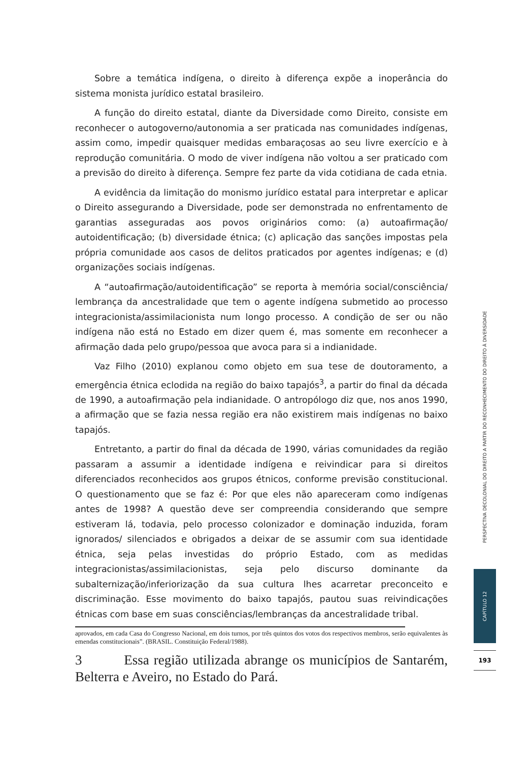Sobre a temática indígena, o direito à diferença expõe a inoperância do sistema monista jurídico estatal brasileiro.
A função do direito estatal, diante da Diversidade como Direito, consiste em reconhecer o autogoverno/autonomia a ser praticada nas comunidades indígenas, assim como, impedir quaisquer medidas embaraçosas ao seu livre exercício e à reprodução comunitária. O modo de viver indígena não voltou a ser praticado com a previsão do direito à diferença. Sempre fez parte da vida cotidiana de cada etnia.
A evidência da limitação do monismo jurídico estatal para interpretar e aplicar o Direito assegurando a Diversidade, pode ser demonstrada no enfrentamento de garantias asseguradas aos povos originários como: (a) autoafirmação/ autoidentificação; (b) diversidade étnica; (c) aplicação das sanções impostas pela própria comunidade aos casos de delitos praticados por agentes indígenas; e (d) organizações sociais indígenas.
A “autoafirmação/autoidentificação” se reporta à memória social/consciência/ lembrança da ancestralidade que tem o agente indígena submetido ao processo integracionista/assimilacionista num longo processo. A condição de ser ou não indígena não está no Estado em dizer quem é, mas somente em reconhecer a afirmação dada pelo grupo/pessoa que avoca para si a indianidade.
Vaz Filho (2010) explanou como objeto em sua tese de doutoramento, a emergência étnica eclodida na região do baixo tapajós<sup>3</sup>, a partir do final da década de 1990, a autoafirmação pela indianidade. O antropólogo diz que, nos anos 1990, a afirmação que se fazia nessa região era não existirem mais indígenas no baixo tapajós.
Entretanto, a partir do final da década de 1990, várias comunidades da região passaram a assumir a identidade indígena e reivindicar para si direitos diferenciados reconhecidos aos grupos étnicos, conforme previsão constitucional. O questionamento que se faz é: Por que eles não apareceram como indígenas antes de 1998? A questão deve ser compreendia considerando que sempre estiveram lá, todavia, pelo processo colonizador e dominação induzida, foram ignorados/ silenciados e obrigados a deixar de se assumir com sua identidade étnica, seja pelas investidas do próprio Estado, com as medidas integracionistas/assimilacionistas, seja pelo discurso dominante da subalternização/inferiorização da sua cultura lhes acarretar preconceito e discriminação. Esse movimento do baixo tapajós, pautou suas reivindicações étnicas com base em suas consciências/lembranças da ancestralidade tribal.
aprovados, em cada Casa do Congresso Nacional, em dois turnos, por três quintos dos votos dos respectivos membros, serão equivalentes às emendas constitucionais”. (BRASIL. Constituição Federal/1988).
3 Essa região utilizada abrange os municípios de Santarém, Belterra e Aveiro, no Estado do Pará.
PERSPECTIVA DECOLONIAL DO DIREITO A PARTIR DO RECONHECIMENTO DO DIREITO À DIVERSIDADE
CAPÍTULO 12
193